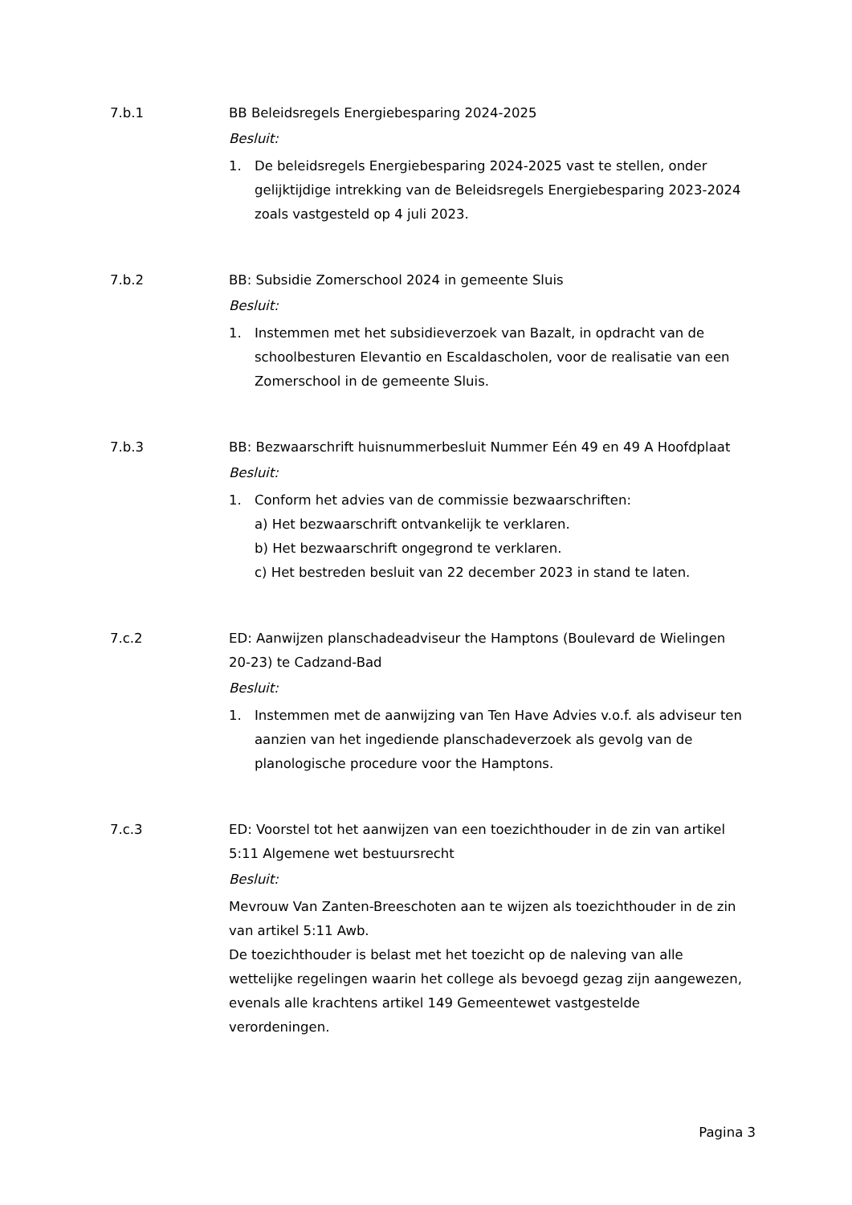7.b.1 BB Beleidsregels Energiebesparing 2024-2025
Besluit:
1. De beleidsregels Energiebesparing 2024-2025 vast te stellen, onder gelijktijdige intrekking van de Beleidsregels Energiebesparing 2023-2024 zoals vastgesteld op 4 juli 2023.
7.b.2 BB: Subsidie Zomerschool 2024 in gemeente Sluis
Besluit:
1. Instemmen met het subsidieverzoek van Bazalt, in opdracht van de schoolbesturen Elevantio en Escaldascholen, voor de realisatie van een Zomerschool in de gemeente Sluis.
7.b.3 BB: Bezwaarschrift huisnummerbesluit Nummer Eén 49 en 49 A Hoofdplaat
Besluit:
1. Conform het advies van de commissie bezwaarschriften:
a) Het bezwaarschrift ontvankelijk te verklaren.
b) Het bezwaarschrift ongegrond te verklaren.
c) Het bestreden besluit van 22 december 2023 in stand te laten.
7.c.2 ED: Aanwijzen planschadeadviseur the Hamptons (Boulevard de Wielingen 20-23) te Cadzand-Bad
Besluit:
1. Instemmen met de aanwijzing van Ten Have Advies v.o.f. als adviseur ten aanzien van het ingediende planschadeverzoek als gevolg van de planologische procedure voor the Hamptons.
7.c.3 ED: Voorstel tot het aanwijzen van een toezichthouder in de zin van artikel 5:11 Algemene wet bestuursrecht
Besluit:
Mevrouw Van Zanten-Breeschoten aan te wijzen als toezichthouder in de zin van artikel 5:11 Awb.
De toezichthouder is belast met het toezicht op de naleving van alle wettelijke regelingen waarin het college als bevoegd gezag zijn aangewezen, evenals alle krachtens artikel 149 Gemeentewet vastgestelde verordeningen.
Pagina 3